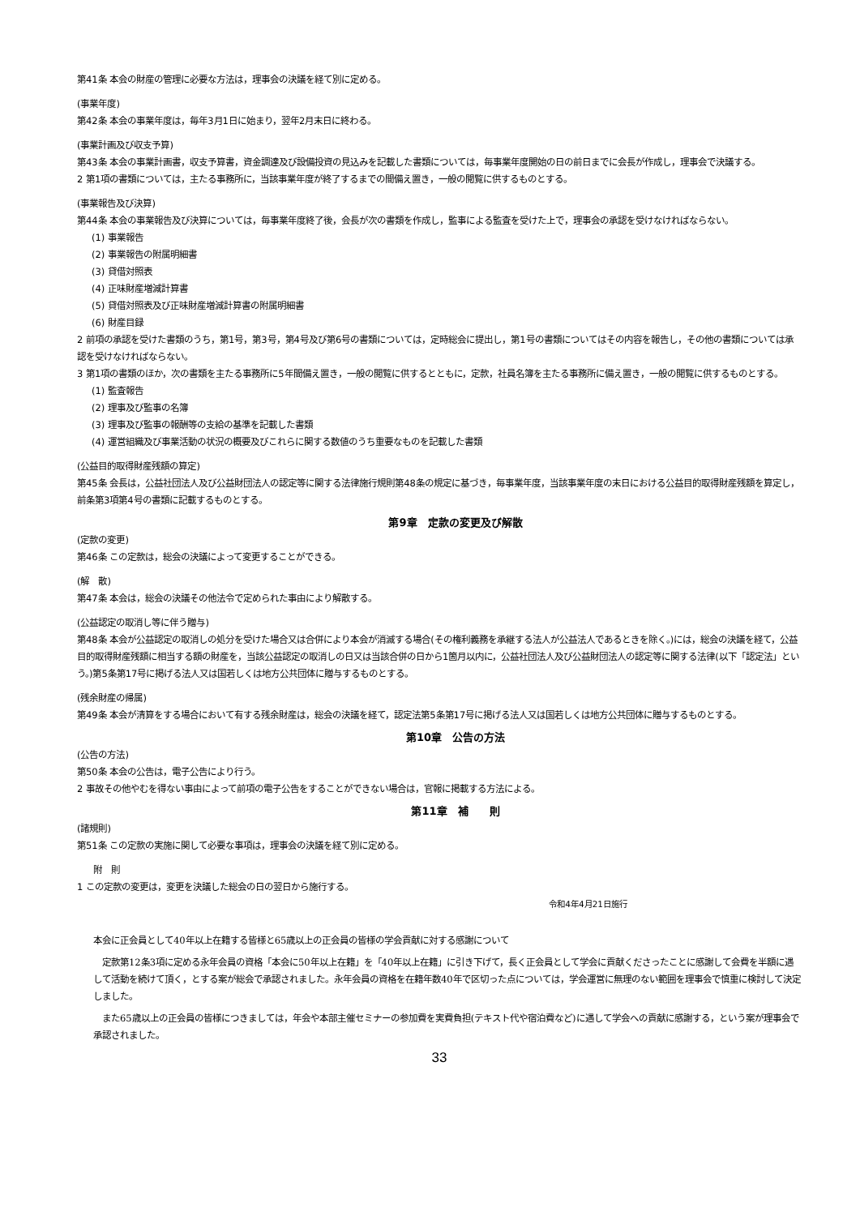第41条 本会の財産の管理に必要な方法は，理事会の決議を経て別に定める。
(事業年度)
第42条 本会の事業年度は，毎年3月1日に始まり，翌年2月末日に終わる。
(事業計画及び収支予算)
第43条 本会の事業計画書，収支予算書，資金調達及び設備投資の見込みを記載した書類については，毎事業年度開始の日の前日までに会長が作成し，理事会で決議する。
2 第1項の書類については，主たる事務所に，当該事業年度が終了するまでの間備え置き，一般の閲覧に供するものとする。
(事業報告及び決算)
第44条 本会の事業報告及び決算については，毎事業年度終了後，会長が次の書類を作成し，監事による監査を受けた上で，理事会の承認を受けなければならない。
(1) 事業報告
(2) 事業報告の附属明細書
(3) 貸借対照表
(4) 正味財産増減計算書
(5) 貸借対照表及び正味財産増減計算書の附属明細書
(6) 財産目録
2 前項の承認を受けた書類のうち，第1号，第3号，第4号及び第6号の書類については，定時総会に提出し，第1号の書類についてはその内容を報告し，その他の書類については承認を受けなければならない。
3 第1項の書類のほか，次の書類を主たる事務所に5年間備え置き，一般の閲覧に供するとともに，定款，社員名簿を主たる事務所に備え置き，一般の閲覧に供するものとする。
(1) 監査報告
(2) 理事及び監事の名簿
(3) 理事及び監事の報酬等の支給の基準を記載した書類
(4) 運営組織及び事業活動の状況の概要及びこれらに関する数値のうち重要なものを記載した書類
(公益目的取得財産残額の算定)
第45条 会長は，公益社団法人及び公益財団法人の認定等に関する法律施行規則第48条の規定に基づき，毎事業年度，当該事業年度の末日における公益目的取得財産残額を算定し，前条第3項第4号の書類に記載するものとする。
第9章　定款の変更及び解散
(定款の変更)
第46条 この定款は，総会の決議によって変更することができる。
(解　散)
第47条 本会は，総会の決議その他法令で定められた事由により解散する。
(公益認定の取消し等に伴う贈与)
第48条 本会が公益認定の取消しの処分を受けた場合又は合併により本会が消滅する場合(その権利義務を承継する法人が公益法人であるときを除く。)には，総会の決議を経て，公益目的取得財産残額に相当する額の財産を，当該公益認定の取消しの日又は当該合併の日から1箇月以内に，公益社団法人及び公益財団法人の認定等に関する法律(以下「認定法」という。)第5条第17号に掲げる法人又は国若しくは地方公共団体に贈与するものとする。
(残余財産の帰属)
第49条 本会が清算をする場合において有する残余財産は，総会の決議を経て，認定法第5条第17号に掲げる法人又は国若しくは地方公共団体に贈与するものとする。
第10章　公告の方法
(公告の方法)
第50条 本会の公告は，電子公告により行う。
2 事故その他やむを得ない事由によって前項の電子公告をすることができない場合は，官報に掲載する方法による。
第11章　補　　則
(諸規則)
第51条 この定款の実施に関して必要な事項は，理事会の決議を経て別に定める。
附　則
1 この定款の変更は，変更を決議した総会の日の翌日から施行する。
令和4年4月21日施行
本会に正会員として40年以上在籍する皆様と65歳以上の正会員の皆様の学会貢献に対する感謝について
　定款第12条3項に定める永年会員の資格「本会に50年以上在籍」を「40年以上在籍」に引き下げて，長く正会員として学会に貢献くださったことに感謝して会費を半額に遇して活動を続けて頂く，とする案が総会で承認されました。永年会員の資格を在籍年数40年で区切った点については，学会運営に無理のない範囲を理事会で慎重に検討して決定しました。
　また65歳以上の正会員の皆様につきましては，年会や本部主催セミナーの参加費を実費負担(テキスト代や宿泊費など)に遇して学会への貢献に感謝する，という案が理事会で承認されました。
33